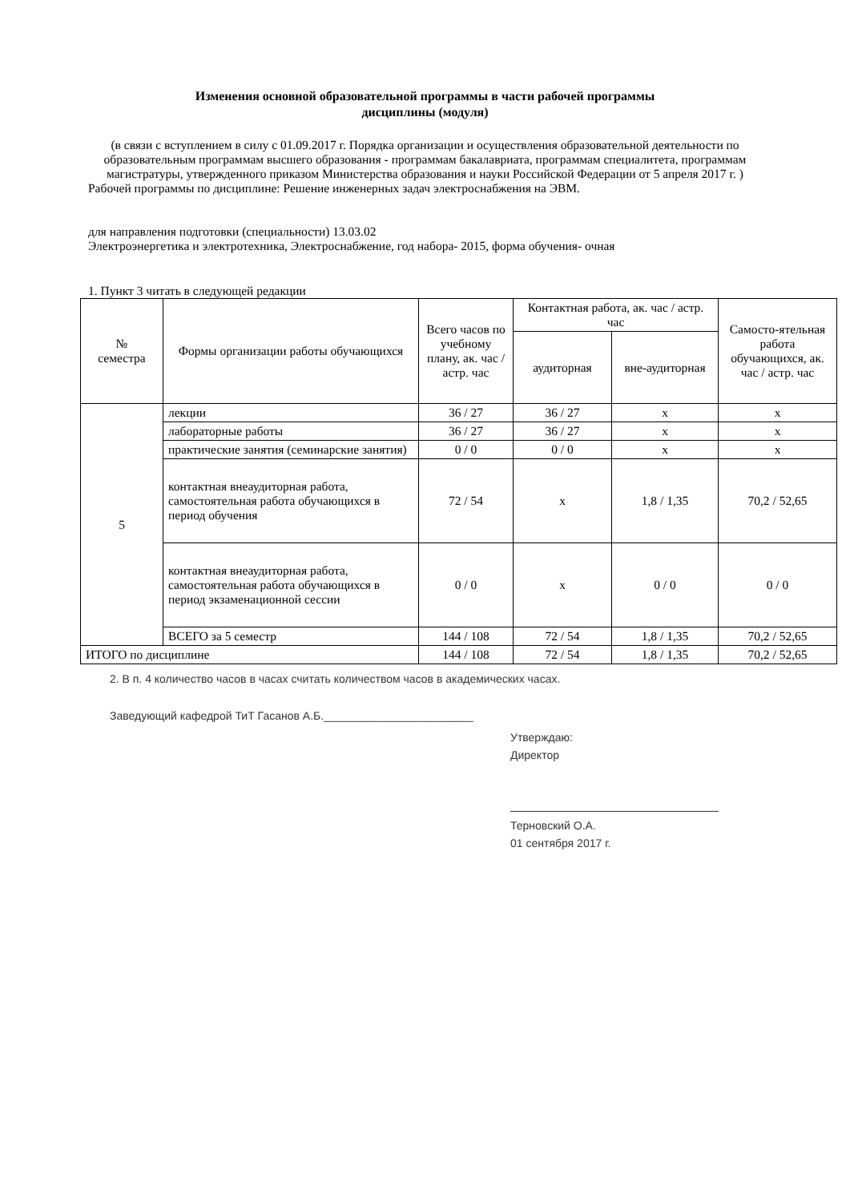Изменения основной образовательной программы в части рабочей программы
дисциплины (модуля)
(в связи с вступлением в силу с 01.09.2017 г. Порядка организации и осуществления образовательной деятельности по образовательным программам высшего образования - программам бакалавриата, программам специалитета, программам магистратуры, утвержденного приказом Министерства образования и науки Российской Федерации от 5 апреля 2017 г. )
Рабочей программы по дисциплине: Решение инженерных задач электроснабжения на ЭВМ.
для направления подготовки (специальности) 13.03.02
Электроэнергетика и электротехника, Электроснабжение, год набора- 2015, форма обучения- очная
1. Пункт 3 читать в следующей редакции
| № семестра | Формы организации работы обучающихся | Всего часов по учебному плану, ак. час / астр. час | Контактная работа, ак. час / астр. час | | Самосто-ятельная работа обучающихся, ак. час / астр. час |
| --- | --- | --- | --- | --- | --- |
| | | | аудиторная | вне-аудиторная | |
| 5 | лекции | 36 / 27 | 36 / 27 | x | x |
| | лабораторные работы | 36 / 27 | 36 / 27 | x | x |
| | практические занятия (семинарские занятия) | 0 / 0 | 0 / 0 | x | x |
| | контактная внеаудиторная работа, самостоятельная работа обучающихся в период обучения | 72 / 54 | x | 1,8 / 1,35 | 70,2 / 52,65 |
| | контактная внеаудиторная работа, самостоятельная работа обучающихся в период экзаменационной сессии | 0 / 0 | x | 0 / 0 | 0 / 0 |
| | ВСЕГО за 5 семестр | 144 / 108 | 72 / 54 | 1,8 / 1,35 | 70,2 / 52,65 |
| ИТОГО по дисциплине | | 144 / 108 | 72 / 54 | 1,8 / 1,35 | 70,2 / 52,65 |
2. В п. 4 количество часов в часах считать количеством часов в академических часах.
Заведующий кафедрой ТиТ Гасанов А.Б.________________________
Утверждаю:
Директор
Терновский О.А.
01 сентября 2017 г.